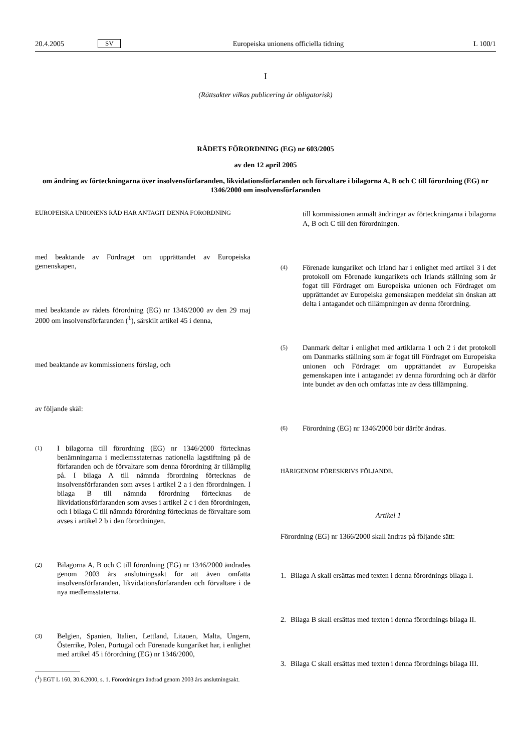20.4.2005 SV Europeiska unionens officiella tidning L 100/1
I
(Rättsakter vilkas publicering är obligatorisk)
RÅDETS FÖRORDNING (EG) nr 603/2005
av den 12 april 2005
om ändring av förteckningarna över insolvensförfaranden, likvidationsförfaranden och förvaltare i bilagorna A, B och C till förordning (EG) nr 1346/2000 om insolvensförfaranden
EUROPEISKA UNIONENS RÅD HAR ANTAGIT DENNA FÖRORDNING
med beaktande av Fördraget om upprättandet av Europeiska gemenskapen,
med beaktande av rådets förordning (EG) nr 1346/2000 av den 29 maj 2000 om insolvensförfaranden (<sup>1</sup>), särskilt artikel 45 i denna,
med beaktande av kommissionens förslag, och
av följande skäl:
(1) I bilagorna till förordning (EG) nr 1346/2000 förtecknas benämningarna i medlemsstaternas nationella lagstiftning på de förfaranden och de förvaltare som denna förordning är tillämplig på. I bilaga A till nämnda förordning förtecknas de insolvensförfaranden som avses i artikel 2 a i den förordningen. I bilaga B till nämnda förordning förtecknas de likvidationsförfaranden som avses i artikel 2 c i den förordningen, och i bilaga C till nämnda förordning förtecknas de förvaltare som avses i artikel 2 b i den förordningen.
(2) Bilagorna A, B och C till förordning (EG) nr 1346/2000 ändrades genom 2003 års anslutningsakt för att även omfatta insolvensförfaranden, likvidationsförfaranden och förvaltare i de nya medlemsstaterna.
(3) Belgien, Spanien, Italien, Lettland, Litauen, Malta, Ungern, Österrike, Polen, Portugal och Förenade kungariket har, i enlighet med artikel 45 i förordning (EG) nr 1346/2000,
(<sup>1</sup>) EGT L 160, 30.6.2000, s. 1. Förordningen ändrad genom 2003 års anslutningsakt.
till kommissionen anmält ändringar av förteckningarna i bilagorna A, B och C till den förordningen.
(4) Förenade kungariket och Irland har i enlighet med artikel 3 i det protokoll om Förenade kungarikets och Irlands ställning som är fogat till Fördraget om Europeiska unionen och Fördraget om upprättandet av Europeiska gemenskapen meddelat sin önskan att delta i antagandet och tillämpningen av denna förordning.
(5) Danmark deltar i enlighet med artiklarna 1 och 2 i det protokoll om Danmarks ställning som är fogat till Fördraget om Europeiska unionen och Fördraget om upprättandet av Europeiska gemenskapen inte i antagandet av denna förordning och är därför inte bundet av den och omfattas inte av dess tillämpning.
(6) Förordning (EG) nr 1346/2000 bör därför ändras.
HÄRIGENOM FÖRESKRIVS FÖLJANDE.
Artikel 1
Förordning (EG) nr 1366/2000 skall ändras på följande sätt:
1. Bilaga A skall ersättas med texten i denna förordnings bilaga I.
2. Bilaga B skall ersättas med texten i denna förordnings bilaga II.
3. Bilaga C skall ersättas med texten i denna förordnings bilaga III.